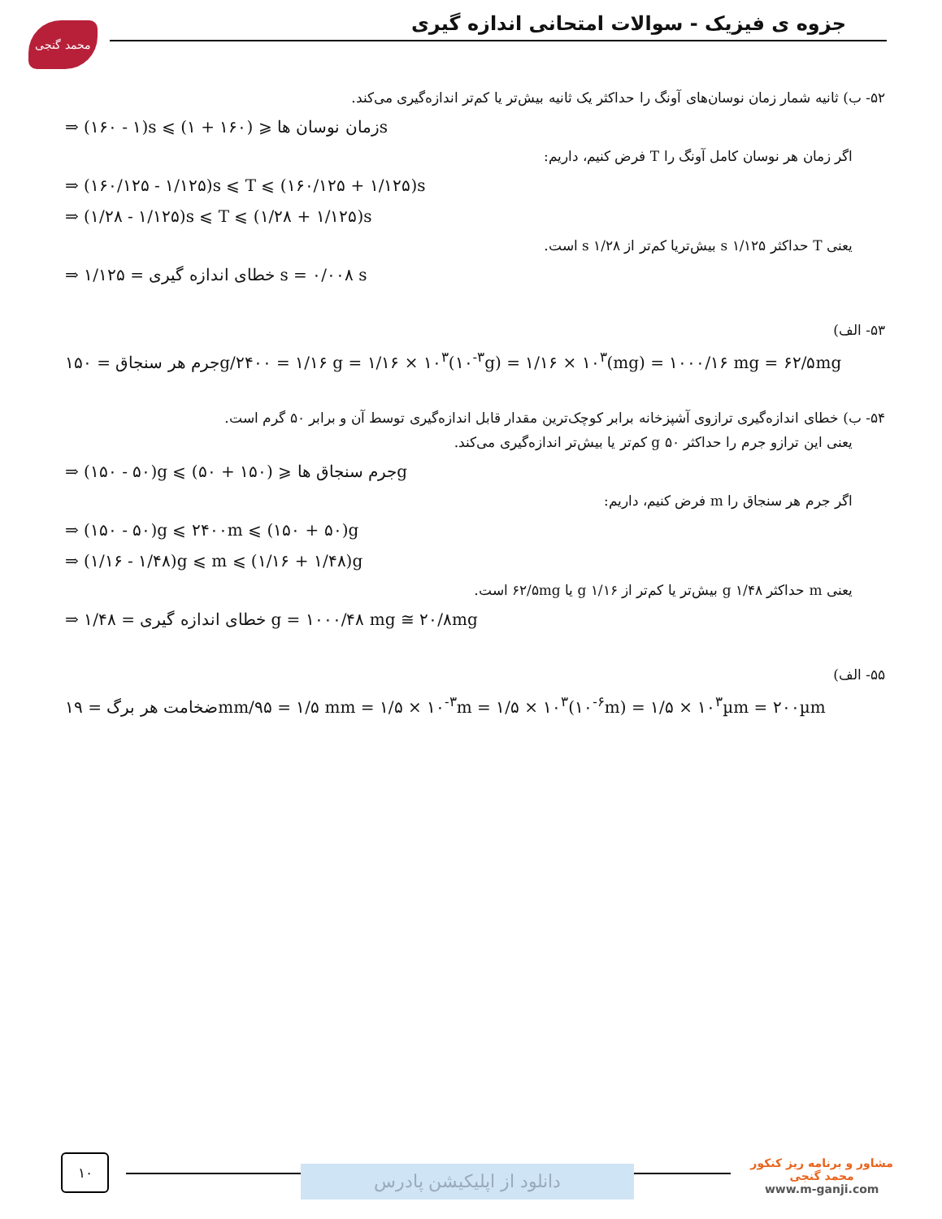محمد گنجی
جزوه ی فیزیک - سوالات امتحانی اندازه گیری
۵۲- ب) ثانیه شمار زمان نوسان‌های آونگ را حداکثر یک ثانیه بیش‌تر یا کم‌تر اندازه‌گیری می‌کند.
⇒ (۱۶۰ - ۱)s ⩽ زمان نوسان ها ⩽ (۱۶۰ + ۱)s
اگر زمان هر نوسان کامل آونگ را T فرض کنیم، داریم:
⇒ (۱۶۰/۱۲۵ - ۱/۱۲۵)s ⩽ T ⩽ (۱۶۰/۱۲۵ + ۱/۱۲۵)s
⇒ (۱/۲۸ - ۱/۱۲۵)s ⩽ T ⩽ (۱/۲۸ + ۱/۱۲۵)s
یعنی T حداکثر ۱/۱۲۵ s بیش‌تریا کم‌تر از ۱/۲۸ s است.
⇒ خطای اندازه گیری = ۱/۱۲۵ s = ۰/۰۰۸ s
۵۳- الف)
جرم هر سنجاق = ۱۵۰g/۲۴۰۰ = ۱/۱۶ g = ۱/۱۶ × ۱۰<sup>۳</sup>(۱۰<sup>-۳</sup>g) = ۱/۱۶ × ۱۰<sup>۳</sup>(mg) = ۱۰۰۰/۱۶ mg = ۶۲/۵mg
۵۴- ب) خطای اندازه‌گیری ترازوی آشپزخانه برابر کوچک‌ترین مقدار قابل اندازه‌گیری توسط آن و برابر ۵۰ گرم است.
یعنی این ترازو جرم را حداکثر ۵۰ g کم‌تر یا بیش‌تر اندازه‌گیری می‌کند.
⇒ (۱۵۰ - ۵۰)g ⩽ جرم سنجاق ها ⩽ (۱۵۰ + ۵۰)g
اگر جرم هر سنجاق را m فرض کنیم، داریم:
⇒ (۱۵۰ - ۵۰)g ⩽ ۲۴۰۰m ⩽ (۱۵۰ + ۵۰)g
⇒ (۱/۱۶ - ۱/۴۸)g ⩽ m ⩽ (۱/۱۶ + ۱/۴۸)g
یعنی m حداکثر ۱/۴۸ g بیش‌تر یا کم‌تر از ۱/۱۶ g یا ۶۲/۵mg است.
⇒ خطای اندازه گیری = ۱/۴۸ g = ۱۰۰۰/۴۸ mg ≅ ۲۰/۸mg
۵۵- الف)
ضخامت هر برگ = ۱۹mm/۹۵ = ۱/۵ mm = ۱/۵ × ۱۰<sup>-۳</sup>m = ۱/۵ × ۱۰<sup>۳</sup>(۱۰<sup>-۶</sup>m) = ۱/۵ × ۱۰<sup>۳</sup>µm = ۲۰۰µm
۱۰
دانلود از اپلیکیشن پادرس
مشاور و برنامه ریز کنکور
محمد گنجی
www.m-ganji.com